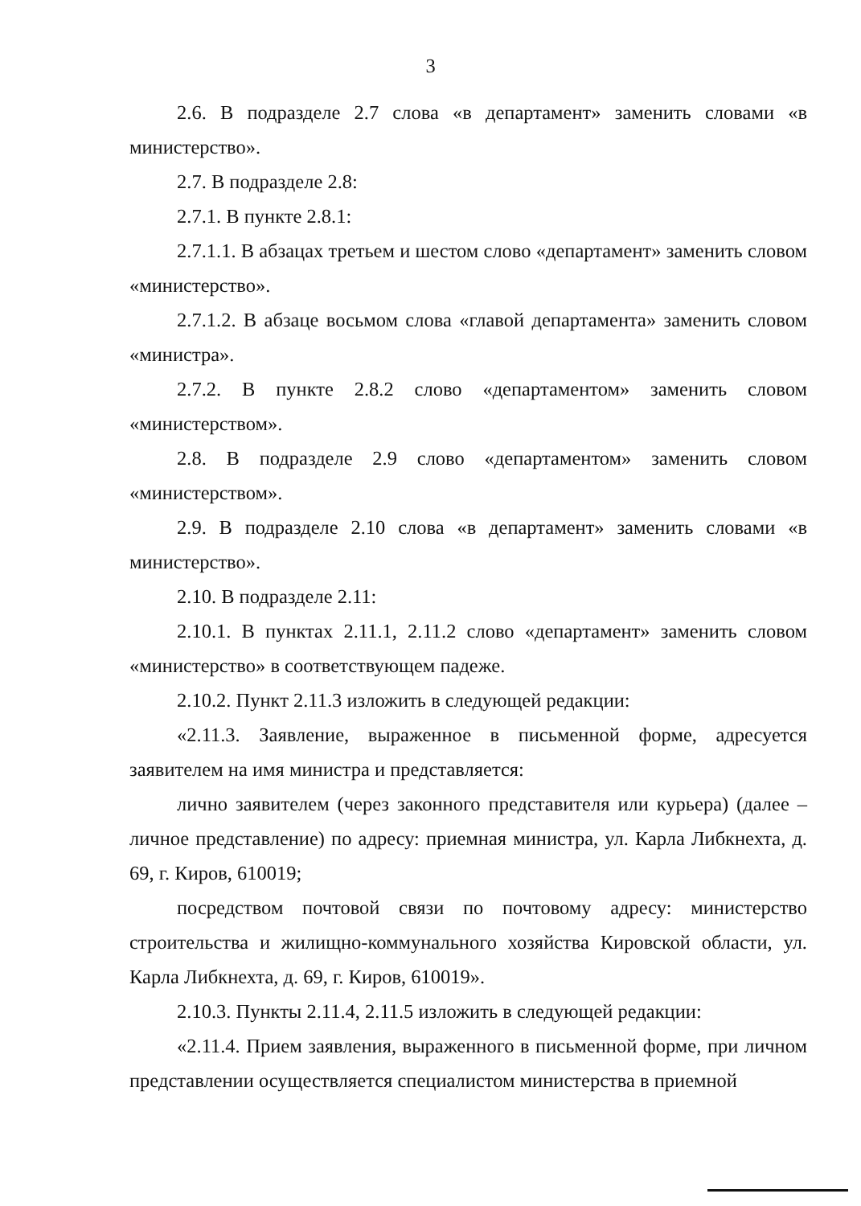3
2.6. В подразделе 2.7 слова «в департамент» заменить словами «в министерство».
2.7. В подразделе 2.8:
2.7.1. В пункте 2.8.1:
2.7.1.1. В абзацах третьем и шестом слово «департамент» заменить словом «министерство».
2.7.1.2. В абзаце восьмом слова «главой департамента» заменить словом «министра».
2.7.2. В пункте 2.8.2 слово «департаментом» заменить словом «министерством».
2.8. В подразделе 2.9 слово «департаментом» заменить словом «министерством».
2.9. В подразделе 2.10 слова «в департамент» заменить словами «в министерство».
2.10. В подразделе 2.11:
2.10.1. В пунктах 2.11.1, 2.11.2 слово «департамент» заменить словом «министерство» в соответствующем падеже.
2.10.2. Пункт 2.11.3 изложить в следующей редакции:
«2.11.3. Заявление, выраженное в письменной форме, адресуется заявителем на имя министра и представляется:
лично заявителем (через законного представителя или курьера) (далее – личное представление) по адресу: приемная министра, ул. Карла Либкнехта, д. 69, г. Киров, 610019;
посредством почтовой связи по почтовому адресу: министерство строительства и жилищно-коммунального хозяйства Кировской области, ул. Карла Либкнехта, д. 69, г. Киров, 610019».
2.10.3. Пункты 2.11.4, 2.11.5 изложить в следующей редакции:
«2.11.4. Прием заявления, выраженного в письменной форме, при личном представлении осуществляется специалистом министерства в приемной